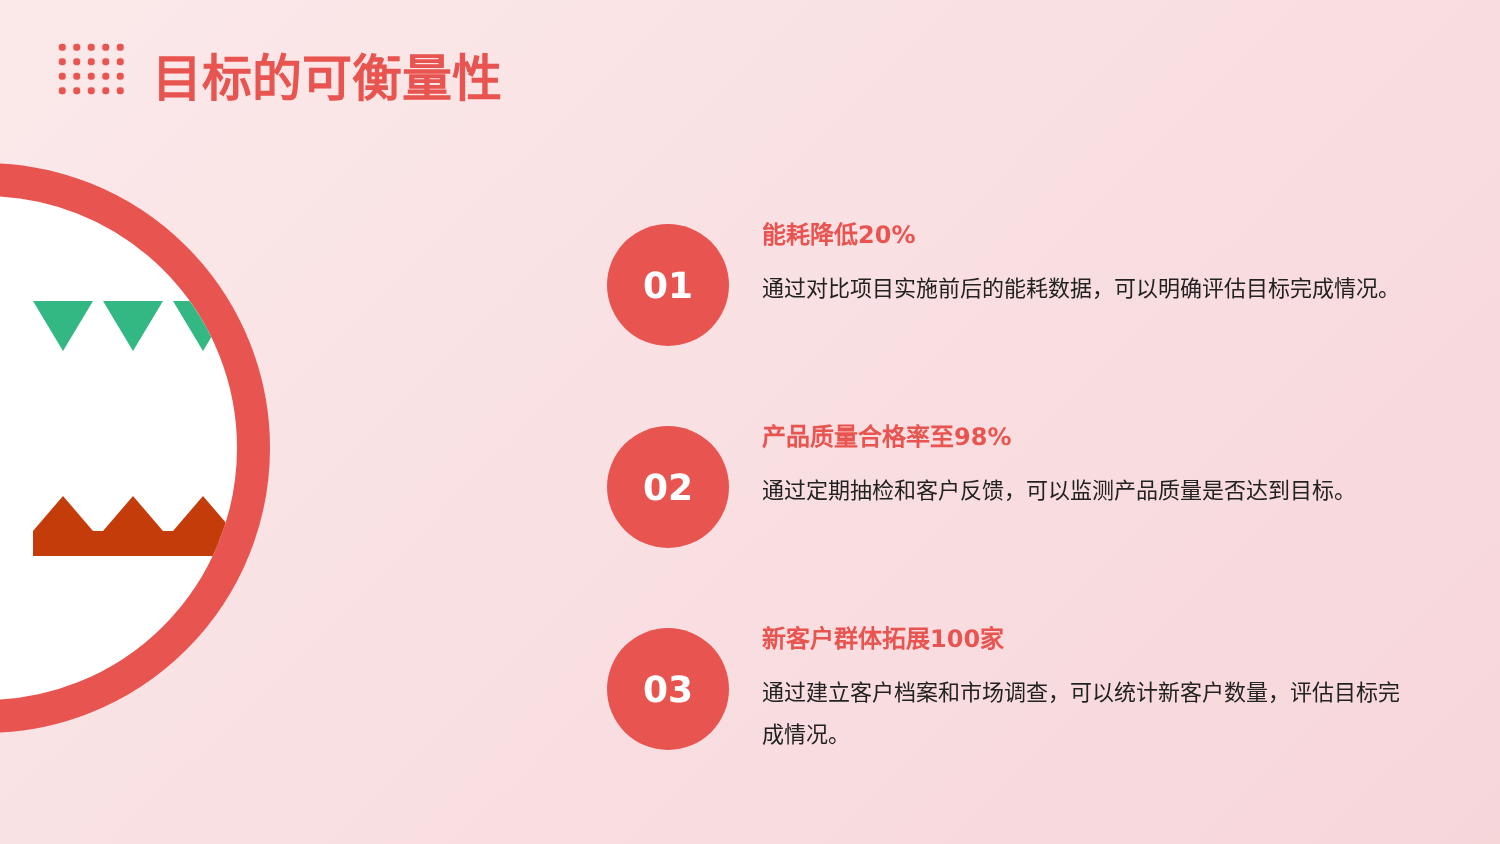目标的可衡量性
01
能耗降低20%
通过对比项目实施前后的能耗数据，可以明确评估目标完成情况。
02
产品质量合格率至98%
通过定期抽检和客户反馈，可以监测产品质量是否达到目标。
03
新客户群体拓展100家
通过建立客户档案和市场调查，可以统计新客户数量，评估目标完成情况。